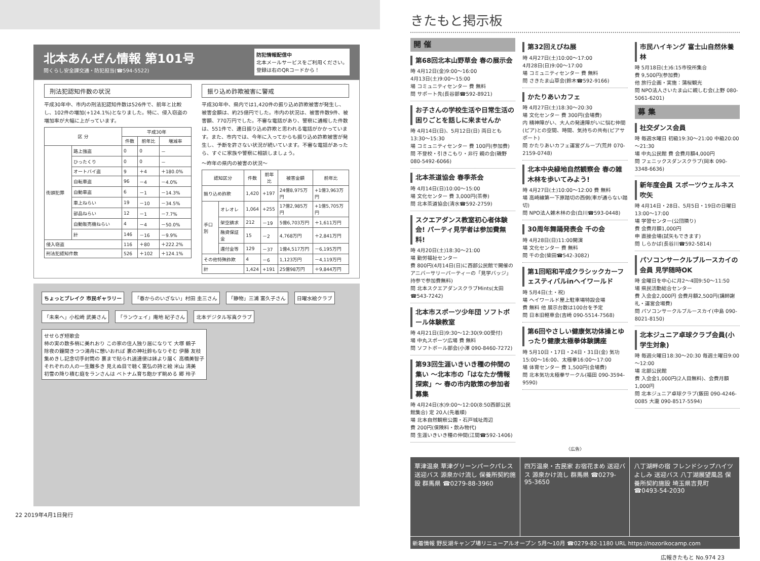北本あんぜん情報 第101号
問くらし安全課交通・防犯担当(☎594-5522)
防犯情報配信中
北本メールサービスをご利用ください。
登録は右のQRコードから！
刑法犯認知件数の状況
平成30年中、市内の刑法犯認知件数は526件で、前年と比較し、102件の増加(+124.1%)となりました。特に、侵入窃盗の増加率が大幅に上がっています。
| 区 分 | | 平成30年 | | |
| --- | --- | --- | --- | --- |
| | | 件数 | 前年比 | 増減率 |
| 街頭犯罪 | 路上強盗 | 0 | 0 | － |
| | ひったくり | 0 | 0 | － |
| | オートバイ盗 | 9 | ＋4 | ＋180.0% |
| | 自転車盗 | 96 | －4 | －4.0% |
| | 自動車盗 | 6 | －1 | －14.3% |
| | 車上ねらい | 19 | －10 | －34.5% |
| | 部品ねらい | 12 | －1 | －7.7% |
| | 自動販売機ねらい | 4 | －4 | －50.0% |
| | 計 | 146 | －16 | －9.9% |
| 侵入窃盗 | | 116 | ＋80 | ＋222.2% |
| 刑法犯認知件数 | | 526 | ＋102 | ＋124.1% |
振り込め詐欺被害に警戒
平成30年中、県内では1,420件の振り込め詐欺被害が発生し、被害金額は、約25億円でした。市内の状況は、被害件数9件、被害額、770万円でした。不審な電話があり、警察に通報した件数は、551件で、連日振り込め詐欺と思われる電話がかかっています。また、市内では、今年に入ってからも振り込め詐欺被害が発生し、予断を許さない状況が続いています。不審な電話があったら、すぐに家族や警察に相談しましょう。
～昨年の県内の被害の状況～
| 認知区分 | | 件数 | 前年比 | 被害金額 | 前年比 |
| --- | --- | --- | --- | --- | --- |
| 振り込め詐欺 | | 1,420 | +197 | 24億8,975万円 | +1億3,963万円 |
| 手口別 | オレオレ | 1,064 | +255 | 17億2,985万円 | +1億5,705万円 |
| | 架空請求 | 212 | －19 | 5億6,703万円 | ＋1,611万円 |
| | 融資保証金 | 15 | －2 | 4,768万円 | ＋2,841万円 |
| | 還付金等 | 129 | －37 | 1億4,517万円 | －6,195万円 |
| その他特殊詐欺 | | 4 | －6 | 1,123万円 | －4,119万円 |
| 計 | | 1,424 | +191 | 25億98万円 | ＋9,844万円 |
ちょっとブレイク 市民ギャラリー 「春からのいざない」村田 圭三さん 「静物」三浦 富久子さん 日曜水絵クラブ 「未来へ」小松崎 武美さん 「ランウェイ」庵地 紀子さん 北本デジタル写真クラブ
せせらぎ短歌会
柿の実の数多梢に美れおり この家の住人独り居になりて 大塚 鶴子
除夜の鐘聞きつつ湯舟に憩いおれば 裏の神社鈴もなりそむ 伊藤 友枝
集めきし記念切手封筒の 裏まで貼られ速達便は妹より届く 高橋美智子
それぞれの人の一生難多き 見えぬ目で聴く富弘の詩と絵 米山 清美
初雪の降り積む庭をランさんは ベトナム育ち飽かず眺める 郷 玲子
22 2019年4月1日発行
きたもと掲示板
開 催
第68回北本山野草会 春の展示会
時 4月12日(金)9:00～16:00
4月13日(土)9:00～15:00
場 コミュニティセンター 費 無料
問 サポート先(長谷部☎592-8921)
お子さんの学校生活や日常生活の困りごとを話しに来ませんか
時 4月14日(日)、5月12日(日) 両日とも13:30～15:30
場 コミュニティセンター 費 100円(参加費)
問 不登校・引きこもり・非行 親の会(磯野 080-5492-6066)
北本茶道協会 春季茶会
時 4月14日(日)10:00～15:00
場 文化センター 費 3,000円(茶券)
問 北本茶道協会(清水☎592-2759)
スクエアダンス教室初心者体験会! パーティ見学者は参加費無料!
時 4月20日(土)18:30～21:00
場 勤労福祉センター
費 800円(4月14日(日)に西部公民館で開催のアニバーサリーパーティーの「見学バッジ」持参で参加費無料)
問 北本スクエアダンスクラブMints(太田☎543-7242)
北本市スポーツ少年団 ソフトボール体験教室
時 4月21日(日)9:30～12:30(9:00受付)
場 中丸スポーツ広場 費 無料
問 ソフトボール部会(小澤 090-8460-7272)
第93回生涯いきいき種の仲間の集い ～北本市の「はなたか情報探索」～ 春の市内散策の参加者募集
時 4月24日(水)9:00～12:00(8:50西部公民館集合) 定 20人(先着順)
場 北本自然観察公園・石戸城址周辺
費 200円(保険料・飲み物代)
問 生涯いきいき種の仲間(江間☎592-1406)
第32回えびね展
時 4月27日(土)10:00～17:00
4月28日(日)9:00～17:00
場 コミュニティセンター 費 無料
問 さきたま山草会(鈴木☎592-9166)
かたりあいカフェ
時 4月27日(土)18:30～20:30
場 文化センター 費 300円(会場費)
内 精神障がい、大人の発達障がいに悩む仲間(ピア)との空間、時間、気持ちの共有(ピアサポート)
問 かたりあいカフェ運営グループ(荒井 070-2159-0748)
北本中央緑地自然観察会 春の雑木林を歩いてみよう!
時 4月27日(土)10:00～12:00 費 無料
場 高崎線第一下原踏切の西側(車が通らない踏切)
問 NPO法人雑木林の会(白川☎593-0448)
30周年舞踊発表会 千の会
時 4月28日(日)11:00開演
場 文化センター 費 無料
問 千の会(柴田☎542-3082)
第1回昭和平成クラシックカーフェスティバルinヘイワールド
時 5月4日(土・祝)
場 ヘイワールド屋上駐車場特設会場
費 無料 他 展示台数は100台を予定
問 日本旧軽車会(吉崎 090-5514-7568)
第6回やさしい健康気功体操とゆったり健康太極拳体験講座
時 5月10日・17日・24日・31日(金) 気功15:00～16:00、太極拳16:00～17:00
場 体育センター 費 1,500円(会場費)
問 北本気功太極拳サークル(福田 090-3594-9590)
市民ハイキング 富士山自然休養林
時 5月18日(土)6:15市役所集合
費 9,500円(参加費)
他 旅行企画・実施：蒲桜観光
問 NPO法人さいたま山に親しむ会(上野 080-5061-6201)
募 集
社交ダンス会員
時 毎週水曜日 初級19:30～21:00 中級20:00～21:30
場 中丸公民館 費 会費月額4,000円
問 フェニックスダンスクラブ(岡本 090-3348-6636)
新年度会員 スポーツウェルネス吹矢
時 4月14日・28日、5月5日・19日の日曜日13:00～17:00
場 学習センター(公団隣り)
費 会費月額1,000円
申 直接会場(試矢もできます)
問 しらかば(長谷川☎592-5814)
パソコンサークルブルースカイの会員 見学随時OK
時 金曜日を中心に月2～4回9:50～11:50
場 県民活動総合センター
費 入会金2,000円 会費月額2,500円(講師謝礼・運営会場費)
問 パソコンサークルブルースカイ(中島 090-8021-8150)
北本ジュニア卓球クラブ会員(小学生対象)
時 毎週火曜日18:30～20:30 毎週土曜日9:00～12:00
場 北部公民館
費 入会金1,000円(2人目無料)、会費月額1,000円
問 北本ジュニア卓球クラブ(飯田 090-4246-0085 大瀧 090-8517-5594)
〈広告〉
草津温泉 草津グリーンパークパレス 送迎バス 源泉かけ流し 保養所契約施設 群馬県 ☎0279-88-3960
四万温泉・古民家 お宿花まめ 送迎バス 源泉かけ流し 群馬県 ☎0279-95-3650
八丁湖畔の宿 フレンドシップハイツよしみ 送迎バス 八丁湖展望風呂 保養所契約施設 埼玉県吉見町 ☎0493-54-2030
新着情報 野反湖キャンプ場リニューアルオープン 5月～10月 ☎0279-82-1180 URL https://nozorikocamp.com
広報きたもと No.974 23